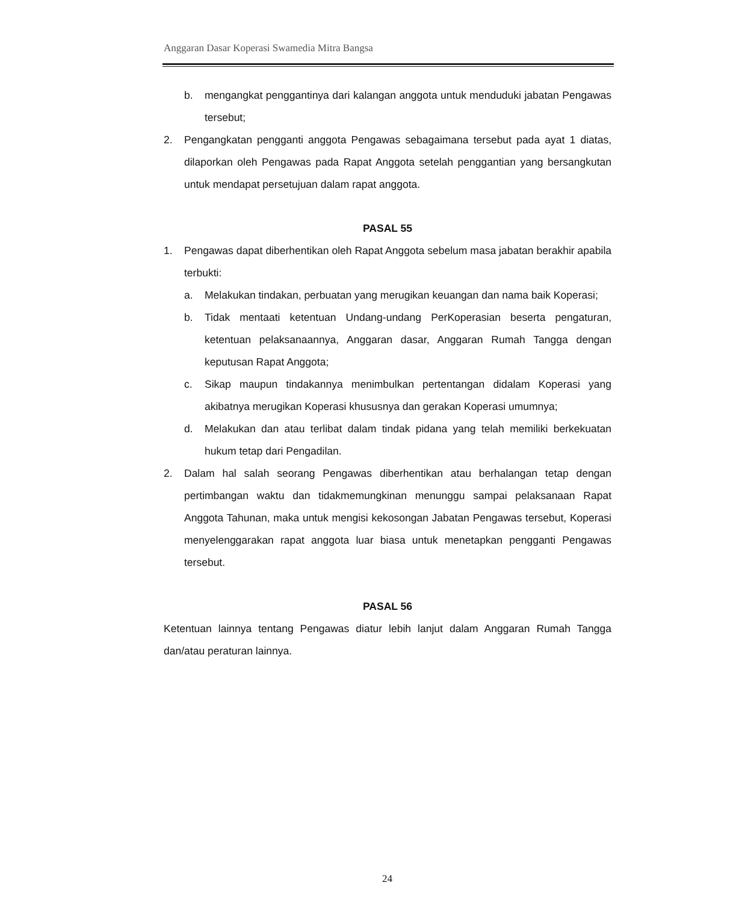Anggaran Dasar Koperasi Swamedia Mitra Bangsa
b. mengangkat penggantinya dari kalangan anggota untuk menduduki jabatan Pengawas tersebut;
2. Pengangkatan pengganti anggota Pengawas sebagaimana tersebut pada ayat 1 diatas, dilaporkan oleh Pengawas pada Rapat Anggota setelah penggantian yang bersangkutan untuk mendapat persetujuan dalam rapat anggota.
PASAL 55
1. Pengawas dapat diberhentikan oleh Rapat Anggota sebelum masa jabatan berakhir apabila terbukti:
a. Melakukan tindakan, perbuatan yang merugikan keuangan dan nama baik Koperasi;
b. Tidak mentaati ketentuan Undang-undang PerKoperasian beserta pengaturan, ketentuan pelaksanaannya, Anggaran dasar, Anggaran Rumah Tangga dengan keputusan Rapat Anggota;
c. Sikap maupun tindakannya menimbulkan pertentangan didalam Koperasi yang akibatnya merugikan Koperasi khususnya dan gerakan Koperasi umumnya;
d. Melakukan dan atau terlibat dalam tindak pidana yang telah memiliki berkekuatan hukum tetap dari Pengadilan.
2. Dalam hal salah seorang Pengawas diberhentikan atau berhalangan tetap dengan pertimbangan waktu dan tidakmemungkinan menunggu sampai pelaksanaan Rapat Anggota Tahunan, maka untuk mengisi kekosongan Jabatan Pengawas tersebut, Koperasi menyelenggarakan rapat anggota luar biasa untuk menetapkan pengganti Pengawas tersebut.
PASAL 56
Ketentuan lainnya tentang Pengawas diatur lebih lanjut dalam Anggaran Rumah Tangga dan/atau peraturan lainnya.
24